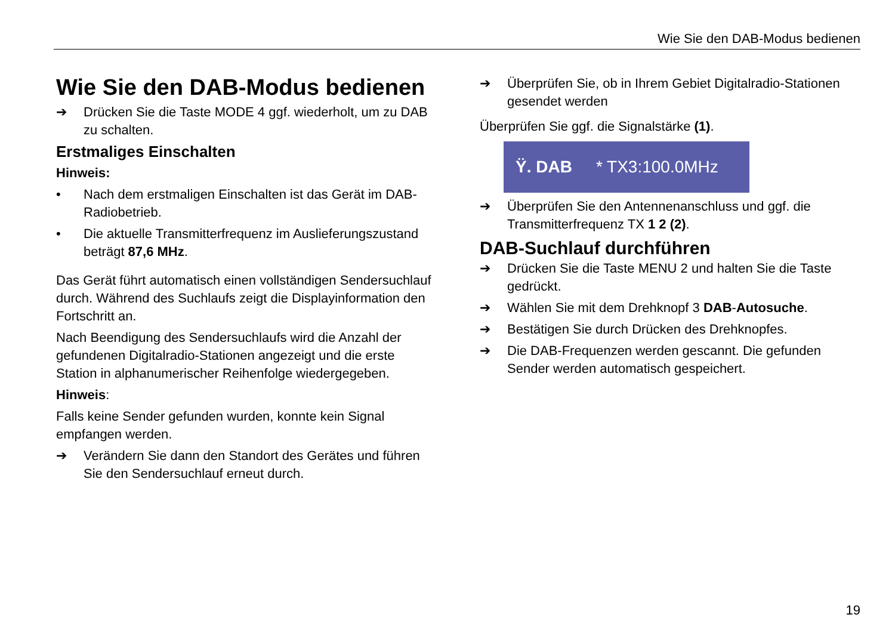Wie Sie den DAB-Modus bedienen
Wie Sie den DAB-Modus bedienen
➔ Drücken Sie die Taste MODE 4 ggf. wiederholt, um zu DAB zu schalten.
Erstmaliges Einschalten
Hinweis:
• Nach dem erstmaligen Einschalten ist das Gerät im DAB-Radiobetrieb.
• Die aktuelle Transmitterfrequenz im Auslieferungszustand beträgt 87,6 MHz.
Das Gerät führt automatisch einen vollständigen Sendersuchlauf durch. Während des Suchlaufs zeigt die Displayinformation den Fortschritt an.
Nach Beendigung des Sendersuchlaufs wird die Anzahl der gefundenen Digitalradio-Stationen angezeigt und die erste Station in alphanumerischer Reihenfolge wiedergegeben.
Hinweis:
Falls keine Sender gefunden wurden, konnte kein Signal empfangen werden.
➔ Verändern Sie dann den Standort des Gerätes und führen Sie den Sendersuchlauf erneut durch.
➔ Überprüfen Sie, ob in Ihrem Gebiet Digitalradio-Stationen gesendet werden
Überprüfen Sie ggf. die Signalstärke (1).
Ÿ. DAB * TX3:100.0MHz
➔ Überprüfen Sie den Antennenanschluss und ggf. die Transmitterfrequenz TX 1 2 (2).
DAB-Suchlauf durchführen
➔ Drücken Sie die Taste MENU 2 und halten Sie die Taste gedrückt.
➔ Wählen Sie mit dem Drehknopf 3 DAB-Autosuche.
➔ Bestätigen Sie durch Drücken des Drehknopfes.
➔ Die DAB-Frequenzen werden gescannt. Die gefunden Sender werden automatisch gespeichert.
19